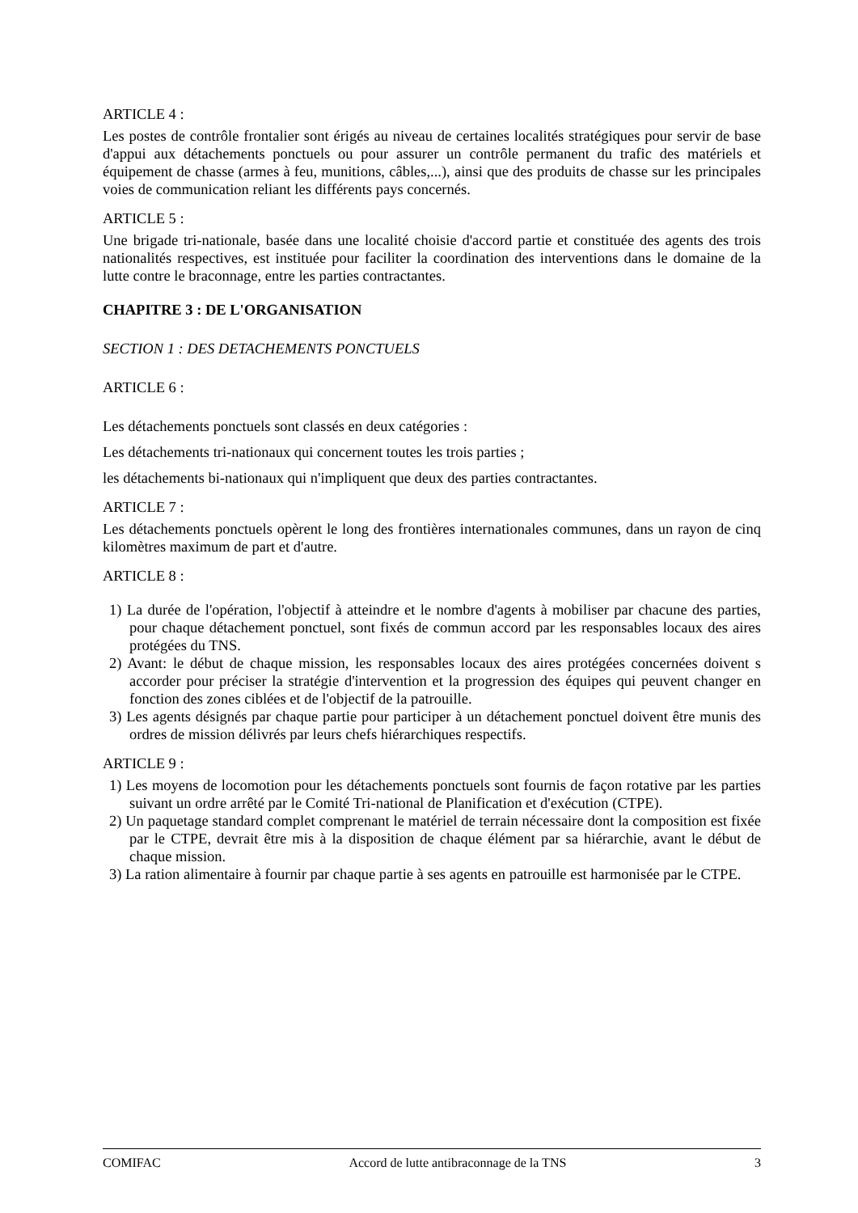ARTICLE 4 :
Les postes de contrôle frontalier sont érigés au niveau de certaines localités stratégiques pour servir de base d'appui aux détachements ponctuels ou pour assurer un contrôle permanent du trafic des matériels et équipement de chasse (armes à feu, munitions, câbles,...), ainsi que des produits de chasse sur les principales voies de communication reliant les différents pays concernés.
ARTICLE 5 :
Une brigade tri-nationale, basée dans une localité choisie d'accord partie et constituée des agents des trois nationalités respectives, est instituée pour faciliter la coordination des interventions dans le domaine de la lutte contre le braconnage, entre les parties contractantes.
CHAPITRE 3 : DE L'ORGANISATION
SECTION 1 : DES DETACHEMENTS PONCTUELS
ARTICLE 6 :
Les détachements ponctuels sont classés en deux catégories :
Les détachements tri-nationaux qui concernent toutes les trois parties ;
les détachements bi-nationaux qui n'impliquent que deux des parties contractantes.
ARTICLE 7 :
Les détachements ponctuels opèrent le long des frontières internationales communes, dans un rayon de cinq kilomètres maximum de part et d'autre.
ARTICLE 8 :
1) La durée de l'opération, l'objectif à atteindre et le nombre d'agents à mobiliser par chacune des parties, pour chaque détachement ponctuel, sont fixés de commun accord par les responsables locaux des aires protégées du TNS.
2) Avant: le début de chaque mission, les responsables locaux des aires protégées concernées doivent s accorder pour préciser la stratégie d'intervention et la progression des équipes qui peuvent changer en fonction des zones ciblées et de l'objectif de la patrouille.
3) Les agents désignés par chaque partie pour participer à un détachement ponctuel doivent être munis des ordres de mission délivrés par leurs chefs hiérarchiques respectifs.
ARTICLE 9 :
1) Les moyens de locomotion pour les détachements ponctuels sont fournis de façon rotative par les parties suivant un ordre arrêté par le Comité Tri-national de Planification et d'exécution (CTPE).
2) Un paquetage standard complet comprenant le matériel de terrain nécessaire dont la composition est fixée par le CTPE, devrait être mis à la disposition de chaque élément par sa hiérarchie, avant le début de chaque mission.
3) La ration alimentaire à fournir par chaque partie à ses agents en patrouille est harmonisée par le CTPE.
COMIFAC Accord de lutte antibraconnage de la TNS 3